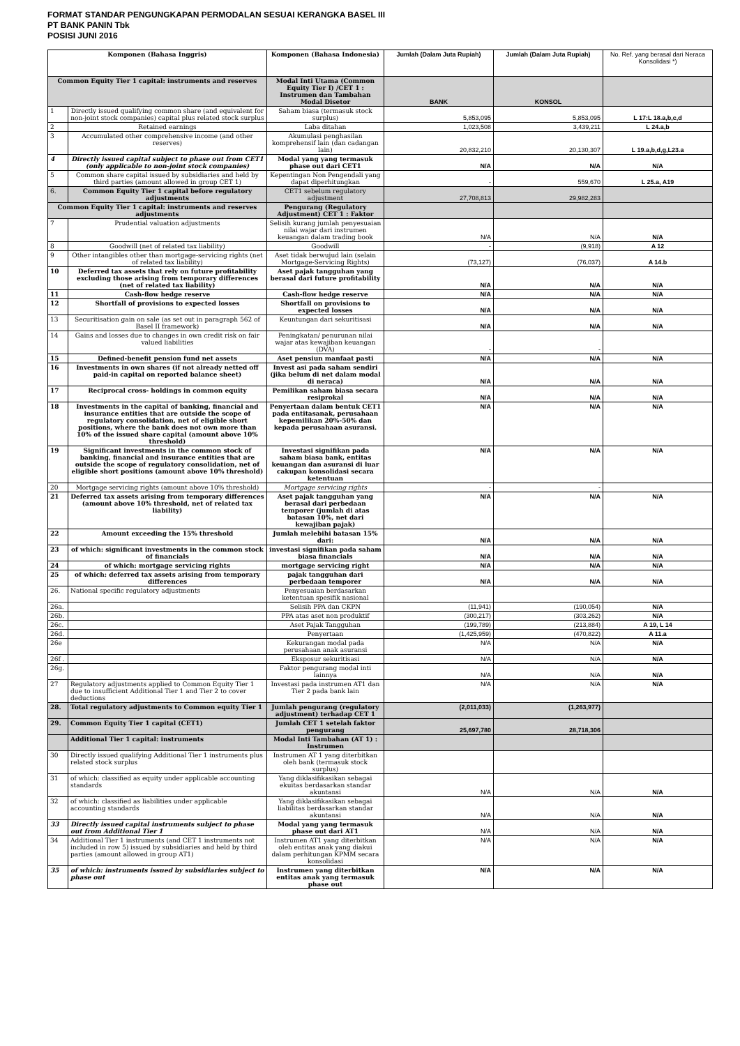FORMAT STANDAR PENGUNGKAPAN PERMODALAN SESUAI KERANGKA BASEL III
PT BANK PANIN Tbk
POSISI JUNI 2016
| Komponen (Bahasa Inggris) | | Komponen (Bahasa Indonesia) | Jumlah (Dalam Juta Rupiah) | Jumlah (Dalam Juta Rupiah) | No. Ref. yang berasal dari Neraca Konsolidasi *) |
| --- | --- | --- | --- | --- | --- |
| Common Equity Tier 1 capital: instruments and reserves | | Modal Inti Utama (Common Equity Tier I) /CET 1 : Instrumen dan Tambahan Modal Disetor | BANK | KONSOL | |
| 1 | Directly issued qualifying common share (and equivalent for non-joint stock companies) capital plus related stock surplus | Saham biasa (termasuk stock surplus) | 5,853,095 | 5,853,095 | L 17:L 18.a,b,c,d |
| 2 | Retained earnings | Laba ditahan | 1,023,508 | 3,439,211 | L 24.a,b |
| 3 | Accumulated other comprehensive income (and other reserves) | Akumulasi penghasilan komprehensif lain (dan cadangan lain) | 20,832,210 | 20,130,307 | L 19.a,b,d,g,L23.a |
| 4 | Directly issued capital subject to phase out from CET1 (only applicable to non-joint stock companies) | Modal yang yang termasuk phase out dari CET1 | N/A | N/A | N/A |
| 5 | Common share capital issued by subsidiaries and held by third parties (amount allowed in group CET 1) | Kepentingan Non Pengendali yang dapat diperhitungkan | - | 559,670 | L 25.a, A19 |
| 6. | Common Equity Tier 1 capital before regulatory adjustments | CET1 sebelum regulatory adjustment | 27,708,813 | 29,982,283 | |
| Common Equity Tier 1 capital: instruments and reserves adjustments | | Pengurang (Regulatory Adjustment) CET 1 : Faktor | | | |
| 7 | Prudential valuation adjustments | Selisih kurang jumlah penyesuaian nilai wajar dari instrumen keuangan dalam trading book | N/A | N/A | N/A |
| 8 | Goodwill (net of related tax liability) | Goodwill | - | (9,918) | A 12 |
| 9 | Other intangibles other than mortgage-servicing rights (net of related tax liability) | Aset tidak berwujud lain (selain Mortgage-Servicing Rights) | (73,127) | (76,037) | A 14.b |
| 10 | Deferred tax assets that rely on future profitability excluding those arising from temporary differences (net of related tax liability) | Aset pajak tangguhan yang berasal dari future profitability | N/A | N/A | N/A |
| 11 | Cash-flow hedge reserve | Cash-flow hedge reserve | N/A | N/A | N/A |
| 12 | Shortfall of provisions to expected losses | Shortfall on provisions to expected losses | N/A | N/A | N/A |
| 13 | Securitisation gain on sale (as set out in paragraph 562 of Basel II framework) | Keuntungan dari sekuritisasi | N/A | N/A | N/A |
| 14 | Gains and losses due to changes in own credit risk on fair valued liabilities | Peningkatan/ penurunan nilai wajar atas kewajiban keuangan (DVA) | - | - | |
| 15 | Defined-benefit pension fund net assets | Aset pensiun manfaat pasti | N/A | N/A | N/A |
| 16 | Investments in own shares (if not already netted off paid-in capital on reported balance sheet) | Invest asi pada saham sendiri (jika belum di net dalam modal di neraca) | N/A | N/A | N/A |
| 17 | Reciprocal cross- holdings in common equity | Pemilikan saham biasa secara resiprokal | N/A | N/A | N/A |
| 18 | Investments in the capital of banking, financial and insurance entities that are outside the scope of regulatory consolidation, net of eligible short positions, where the bank does not own more than 10% of the issued share capital (amount above 10% threshold) | Penyertaan dalam bentuk CET1 pada entitasanak, perusahaan kepemilikan 20%-50% dan kepada perusahaan asuransi. | N/A | N/A | N/A |
| 19 | Significant investments in the common stock of banking, financial and insurance entities that are outside the scope of regulatory consolidation, net of eligible short positions (amount above 10% threshold) | Investasi signifikan pada saham biasa bank, entitas keuangan dan asuransi di luar cakupan konsolidasi secara ketentuan | N/A | N/A | N/A |
| 20 | Mortgage servicing rights (amount above 10% threshold) | Mortgage servicing rights | - | - | |
| 21 | Deferred tax assets arising from temporary differences (amount above 10% threshold, net of related tax liability) | Aset pajak tangguhan yang berasal dari perbedaan temporer (jumlah di atas batasan 10%, net dari kewajiban pajak) | N/A | N/A | N/A |
| 22 | Amount exceeding the 15% threshold | Jumlah melebihi batasan 15% dari: | N/A | N/A | N/A |
| 23 | of which: significant investments in the common stock of financials | investasi signifikan pada saham biasa financials | N/A | N/A | N/A |
| 24 | of which: mortgage servicing rights | mortgage servicing right | N/A | N/A | N/A |
| 25 | of which: deferred tax assets arising from temporary differences | pajak tangguhan dari perbedaan temporer | N/A | N/A | N/A |
| 26. | National specific regulatory adjustments | Penyesuaian berdasarkan ketentuan spesifik nasional | | | |
| 26a. | | Selisih PPA dan CKPN | (11,941) | (190,054) | N/A |
| 26b. | | PPA atas aset non produktif | (300,217) | (303,262) | N/A |
| 26c. | | Aset Pajak Tangguhan | (199,789) | (213,884) | A 19, L 14 |
| 26d. | | Penyertaan | (1,425,959) | (470,822) | A 11.a |
| 26e | | Kekurangan modal pada perusahaan anak asuransi | N/A | N/A | N/A |
| 26f . | | Eksposur sekuritisasi | N/A | N/A | N/A |
| 26g. | | Faktor pengurang modal inti lainnya | N/A | N/A | N/A |
| 27 | Regulatory adjustments applied to Common Equity Tier 1 due to insufficient Additional Tier 1 and Tier 2 to cover deductions | Investasi pada instrumen AT1 dan Tier 2 pada bank lain | N/A | N/A | N/A |
| 28. | Total regulatory adjustments to Common equity Tier 1 | Jumlah pengurang (regulatory adjustment) terhadap CET 1 | (2,011,033) | (1,263,977) | |
| 29. | Common Equity Tier 1 capital (CET1) | Jumlah CET 1 setelah faktor pengurang | 25,697,780 | 28,718,306 | |
| | Additional Tier 1 capital: instruments | Modal Inti Tambahan (AT 1) : Instrumen | | | |
| 30 | Directly issued qualifying Additional Tier 1 instruments plus related stock surplus | Instrumen AT 1 yang diterbitkan oleh bank (termasuk stock surplus) | | | |
| 31 | of which: classified as equity under applicable accounting standards | Yang diklasifikasikan sebagai ekuitas berdasarkan standar akuntansi | N/A | N/A | N/A |
| 32 | of which: classified as liabilities under applicable accounting standards | Yang diklasifikasikan sebagai liabilitas berdasarkan standar akuntansi | N/A | N/A | N/A |
| 33 | Directly issued capital instruments subject to phase out from Additional Tier 1 | Modal yang yang termasuk phase out dari AT1 | N/A | N/A | N/A |
| 34 | Additional Tier 1 instruments (and CET 1 instruments not included in row 5) issued by subsidiaries and held by third parties (amount allowed in group AT1) | Instrumen AT1 yang diterbitkan oleh entitas anak yang diakui dalam perhitungan KPMM secara konsolidasi | N/A | N/A | N/A |
| 35 | of which: instruments issued by subsidiaries subject to phase out | Instrumen yang diterbitkan entitas anak yang termasuk phase out | N/A | N/A | N/A |